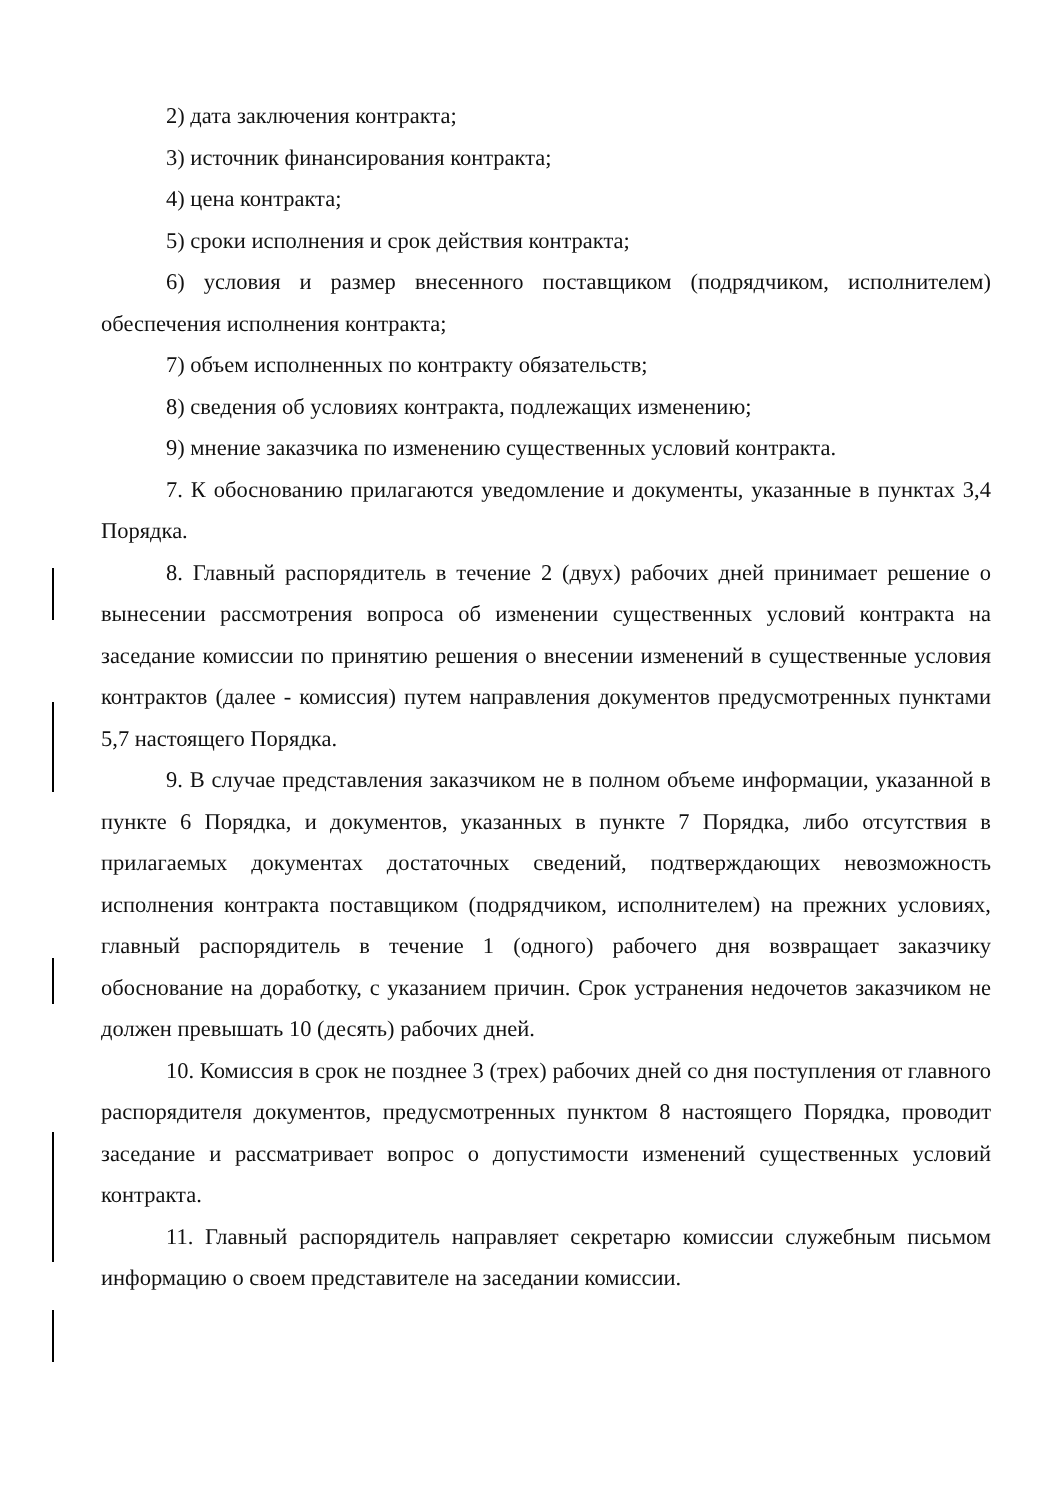2) дата заключения контракта;
3) источник финансирования контракта;
4) цена контракта;
5) сроки исполнения и срок действия контракта;
6) условия и размер внесенного поставщиком (подрядчиком, исполнителем) обеспечения исполнения контракта;
7) объем исполненных по контракту обязательств;
8) сведения об условиях контракта, подлежащих изменению;
9) мнение заказчика по изменению существенных условий контракта.
7. К обоснованию прилагаются уведомление и документы, указанные в пунктах 3,4 Порядка.
8. Главный распорядитель в течение 2 (двух) рабочих дней принимает решение о вынесении рассмотрения вопроса об изменении существенных условий контракта на заседание комиссии по принятию решения о внесении изменений в существенные условия контрактов (далее - комиссия) путем направления документов предусмотренных пунктами 5,7 настоящего Порядка.
9. В случае представления заказчиком не в полном объеме информации, указанной в пункте 6 Порядка, и документов, указанных в пункте 7 Порядка, либо отсутствия в прилагаемых документах достаточных сведений, подтверждающих невозможность исполнения контракта поставщиком (подрядчиком, исполнителем) на прежних условиях, главный распорядитель в течение 1 (одного) рабочего дня возвращает заказчику обоснование на доработку, с указанием причин. Срок устранения недочетов заказчиком не должен превышать 10 (десять) рабочих дней.
10. Комиссия в срок не позднее 3 (трех) рабочих дней со дня поступления от главного распорядителя документов, предусмотренных пунктом 8 настоящего Порядка, проводит заседание и рассматривает вопрос о допустимости изменений существенных условий контракта.
11. Главный распорядитель направляет секретарю комиссии служебным письмом информацию о своем представителе на заседании комиссии.